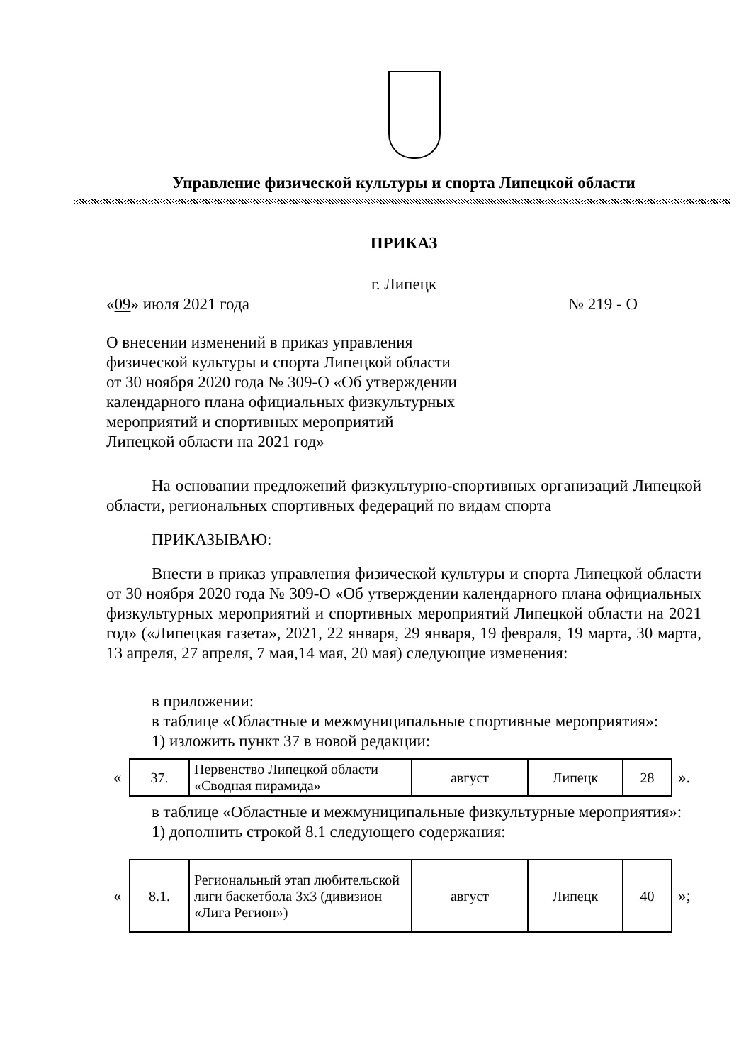Управление физической культуры и спорта Липецкой области
ПРИКАЗ
г. Липецк
«09» июля 2021 года № 219 - О
О внесении изменений в приказ управления физической культуры и спорта Липецкой области от 30 ноября 2020 года № 309-О «Об утверждении календарного плана официальных физкультурных мероприятий и спортивных мероприятий Липецкой области на 2021 год»
На основании предложений физкультурно-спортивных организаций Липецкой области, региональных спортивных федераций по видам спорта
ПРИКАЗЫВАЮ:
Внести в приказ управления физической культуры и спорта Липецкой области от 30 ноября 2020 года № 309-О «Об утверждении календарного плана официальных физкультурных мероприятий и спортивных мероприятий Липецкой области на 2021 год» («Липецкая газета», 2021, 22 января, 29 января, 19 февраля, 19 марта, 30 марта, 13 апреля, 27 апреля, 7 мая,14 мая, 20 мая) следующие изменения:
в приложении:
в таблице «Областные и межмуниципальные спортивные мероприятия»:
1) изложить пункт 37 в новой редакции:
«
| 37. | Первенство Липецкой области «Сводная пирамида» | август | Липецк | 28 |
».
в таблице «Областные и межмуниципальные физкультурные мероприятия»:
1) дополнить строкой 8.1 следующего содержания:
«
| 8.1. | Региональный этап любительской лиги баскетбола 3x3 (дивизион «Лига Регион») | август | Липецк | 40 |
»;